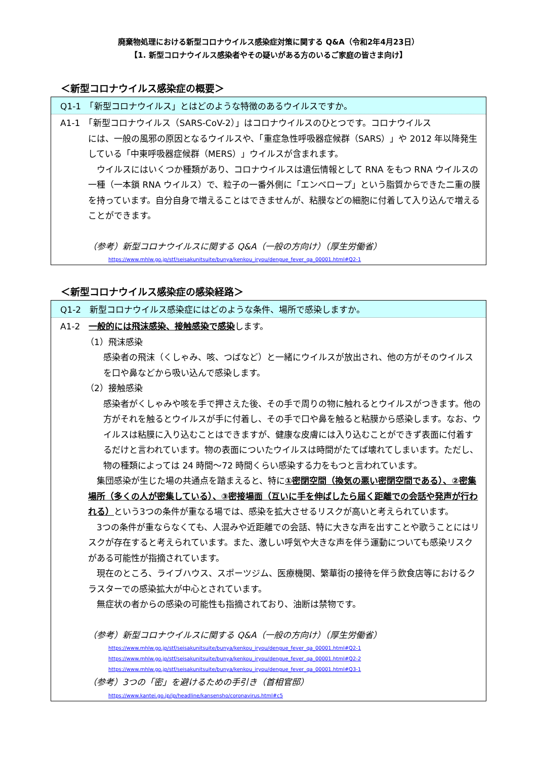廃棄物処理における新型コロナウイルス感染症対策に関する Q&A（令和2年4月23日）
【1. 新型コロナウイルス感染者やその疑いがある方のいるご家庭の皆さま向け】
＜新型コロナウイルス感染症の概要＞
Q1-1　「新型コロナウイルス」とはどのような特徴のあるウイルスですか。
A1-1　「新型コロナウイルス（SARS-CoV-2）」はコロナウイルスのひとつです。コロナウイルス
には、一般の風邪の原因となるウイルスや、「重症急性呼吸器症候群（SARS）」や 2012 年以降発生している「中東呼吸器症候群（MERS）」ウイルスが含まれます。
　ウイルスにはいくつか種類があり、コロナウイルスは遺伝情報として RNA をもつ RNA ウイルスの一種（一本鎖 RNA ウイルス）で、粒子の一番外側に「エンベロープ」という脂質からできた二重の膜を持っています。自分自身で増えることはできませんが、粘膜などの細胞に付着して入り込んで増えることができます。
（参考）新型コロナウイルスに関する Q&A（一般の方向け）（厚生労働省）
https://www.mhlw.go.jp/stf/seisakunitsuite/bunya/kenkou_iryou/dengue_fever_qa_00001.html#Q2-1
＜新型コロナウイルス感染症の感染経路＞
Q1-2　新型コロナウイルス感染症にはどのような条件、場所で感染しますか。
A1-2　一般的には飛沫感染、接触感染で感染します。
（1）飛沫感染
感染者の飛沫（くしゃみ、咳、つばなど）と一緒にウイルスが放出され、他の方がそのウイルスを口や鼻などから吸い込んで感染します。
（2）接触感染
感染者がくしゃみや咳を手で押さえた後、その手で周りの物に触れるとウイルスがつきます。他の方がそれを触るとウイルスが手に付着し、その手で口や鼻を触ると粘膜から感染します。なお、ウイルスは粘膜に入り込むことはできますが、健康な皮膚には入り込むことができず表面に付着するだけと言われています。物の表面についたウイルスは時間がたてば壊れてしまいます。ただし、物の種類によっては 24 時間～72 時間くらい感染する力をもつと言われています。
　集団感染が生じた場の共通点を踏まえると、特に①密閉空間（換気の悪い密閉空間である）、②密集場所（多くの人が密集している）、③密接場面（互いに手を伸ばしたら届く距離での会話や発声が行われる）という3つの条件が重なる場では、感染を拡大させるリスクが高いと考えられています。
　3つの条件が重ならなくても、人混みや近距離での会話、特に大きな声を出すことや歌うことにはリスクが存在すると考えられています。また、激しい呼気や大きな声を伴う運動についても感染リスクがある可能性が指摘されています。
　現在のところ、ライブハウス、スポーツジム、医療機関、繁華街の接待を伴う飲食店等におけるクラスターでの感染拡大が中心とされています。
　無症状の者からの感染の可能性も指摘されており、油断は禁物です。
（参考）新型コロナウイルスに関する Q&A（一般の方向け）（厚生労働省）
https://www.mhlw.go.jp/stf/seisakunitsuite/bunya/kenkou_iryou/dengue_fever_qa_00001.html#Q2-1
https://www.mhlw.go.jp/stf/seisakunitsuite/bunya/kenkou_iryou/dengue_fever_qa_00001.html#Q2-2
https://www.mhlw.go.jp/stf/seisakunitsuite/bunya/kenkou_iryou/dengue_fever_qa_00001.html#Q3-1
（参考）3つの「密」を避けるための手引き（首相官邸）
https://www.kantei.go.jp/jp/headline/kansensho/coronavirus.html#c5